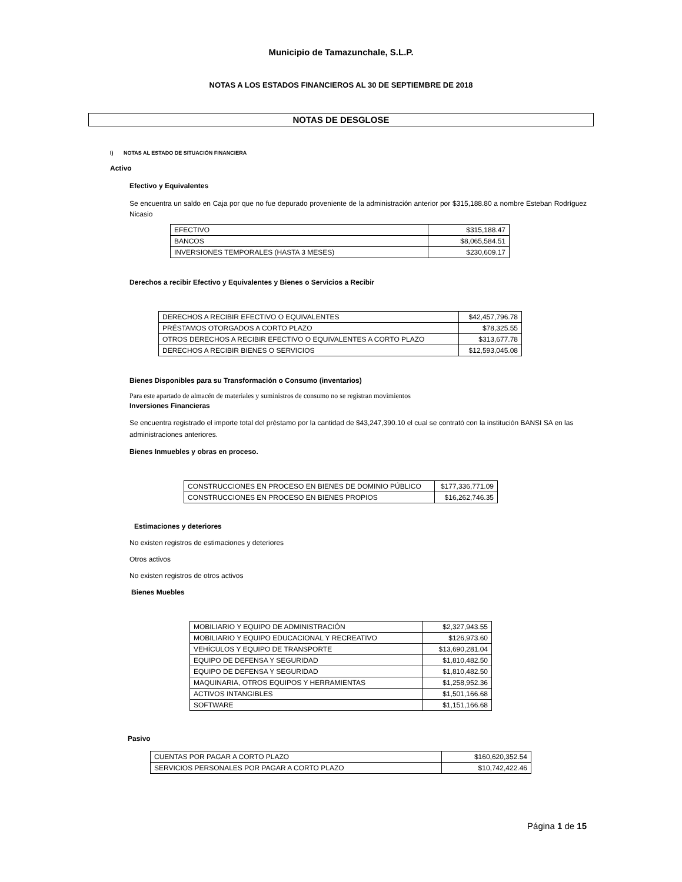Municipio de Tamazunchale, S.L.P.
NOTAS A LOS ESTADOS FINANCIEROS AL 30 DE SEPTIEMBRE DE 2018
NOTAS DE DESGLOSE
I) NOTAS AL ESTADO DE SITUACIÓN FINANCIERA
Activo
Efectivo y Equivalentes
Se encuentra un saldo en Caja por que no fue depurado proveniente de la administración anterior por $315,188.80 a nombre Esteban Rodríguez Nicasio
| EFECTIVO | $315,188.47 |
| BANCOS | $8,065,584.51 |
| INVERSIONES TEMPORALES (HASTA 3 MESES) | $230,609.17 |
Derechos a recibir Efectivo y Equivalentes y Bienes o Servicios a Recibir
| DERECHOS A RECIBIR EFECTIVO O EQUIVALENTES | $42,457,796.78 |
| PRÉSTAMOS OTORGADOS A CORTO PLAZO | $78,325.55 |
| OTROS DERECHOS A RECIBIR EFECTIVO O EQUIVALENTES A CORTO PLAZO | $313,677.78 |
| DERECHOS A RECIBIR BIENES O SERVICIOS | $12,593,045.08 |
Bienes Disponibles para su Transformación o Consumo (inventarios)
Para este apartado de almacén de materiales y suministros de consumo no se registran movimientos
Inversiones Financieras
Se encuentra registrado el importe total del préstamo por la cantidad de $43,247,390.10 el cual se contrató con la institución BANSI SA en las administraciones anteriores.
Bienes Inmuebles y obras en proceso.
| CONSTRUCCIONES EN PROCESO EN BIENES DE DOMINIO PÚBLICO | $177,336,771.09 |
| CONSTRUCCIONES EN PROCESO EN BIENES PROPIOS | $16,262,746.35 |
Estimaciones y deteriores
No existen registros de estimaciones y deteriores
Otros activos
No existen registros de otros activos
Bienes Muebles
| MOBILIARIO Y EQUIPO DE ADMINISTRACIÓN | $2,327,943.55 |
| MOBILIARIO Y EQUIPO EDUCACIONAL Y RECREATIVO | $126,973.60 |
| VEHÍCULOS Y EQUIPO DE TRANSPORTE | $13,690,281.04 |
| EQUIPO DE DEFENSA Y SEGURIDAD | $1,810,482.50 |
| EQUIPO DE DEFENSA Y SEGURIDAD | $1,810,482.50 |
| MAQUINARIA, OTROS EQUIPOS Y HERRAMIENTAS | $1,258,952.36 |
| ACTIVOS INTANGIBLES | $1,501,166.68 |
| SOFTWARE | $1,151,166.68 |
Pasivo
| CUENTAS POR PAGAR A CORTO PLAZO | $160,620,352.54 |
| SERVICIOS PERSONALES POR PAGAR A CORTO PLAZO | $10,742,422.46 |
Página 1 de 15